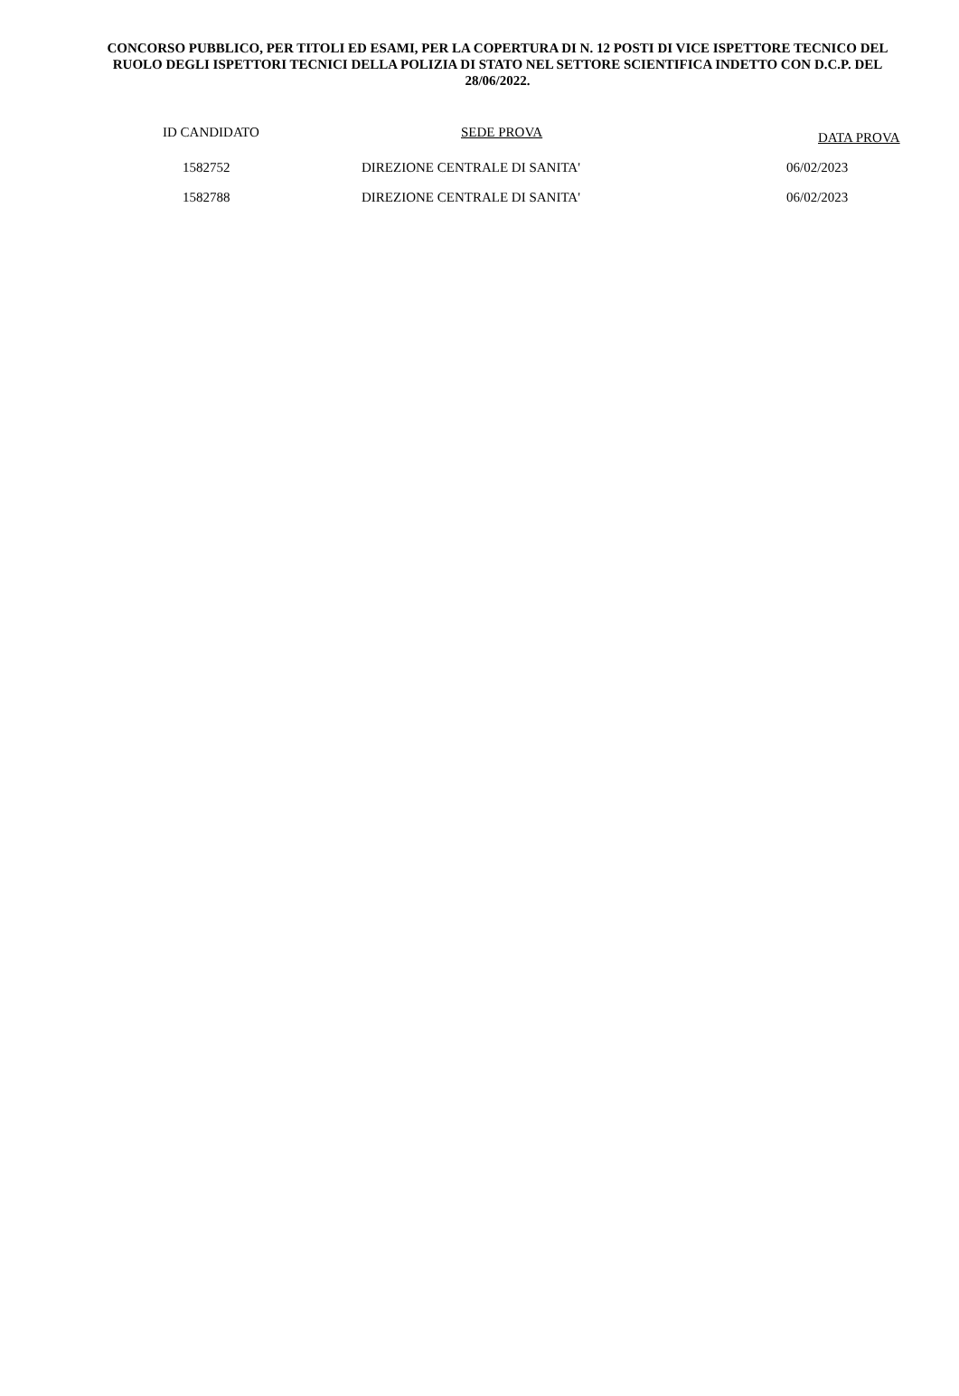CONCORSO PUBBLICO, PER TITOLI ED ESAMI, PER LA COPERTURA DI N. 12 POSTI DI VICE ISPETTORE TECNICO DEL RUOLO DEGLI ISPETTORI TECNICI DELLA POLIZIA DI STATO NEL SETTORE SCIENTIFICA INDETTO CON D.C.P. DEL 28/06/2022.
| ID CANDIDATO | SEDE PROVA | DATA PROVA |
| --- | --- | --- |
| 1582752 | DIREZIONE CENTRALE DI SANITA' | 06/02/2023 |
| 1582788 | DIREZIONE CENTRALE DI SANITA' | 06/02/2023 |